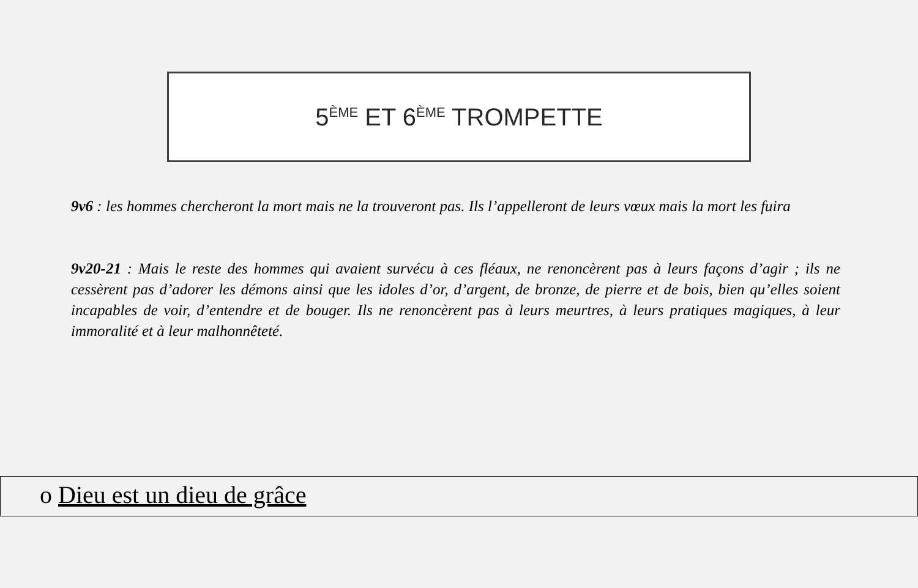5<sup>ÈME</sup> ET 6<sup>ÈME</sup> TROMPETTE
9v6 : les hommes chercheront la mort mais ne la trouveront pas. Ils l’appelleront de leurs vœux mais la mort les fuira
9v20-21 : Mais le reste des hommes qui avaient survécu à ces fléaux, ne renoncèrent pas à leurs façons d’agir ; ils ne cessèrent pas d’adorer les démons ainsi que les idoles d’or, d’argent, de bronze, de pierre et de bois, bien qu’elles soient incapables de voir, d’entendre et de bouger. Ils ne renoncèrent pas à leurs meurtres, à leurs pratiques magiques, à leur immoralité et à leur malhonnêteté.
o Dieu est un dieu de grâce